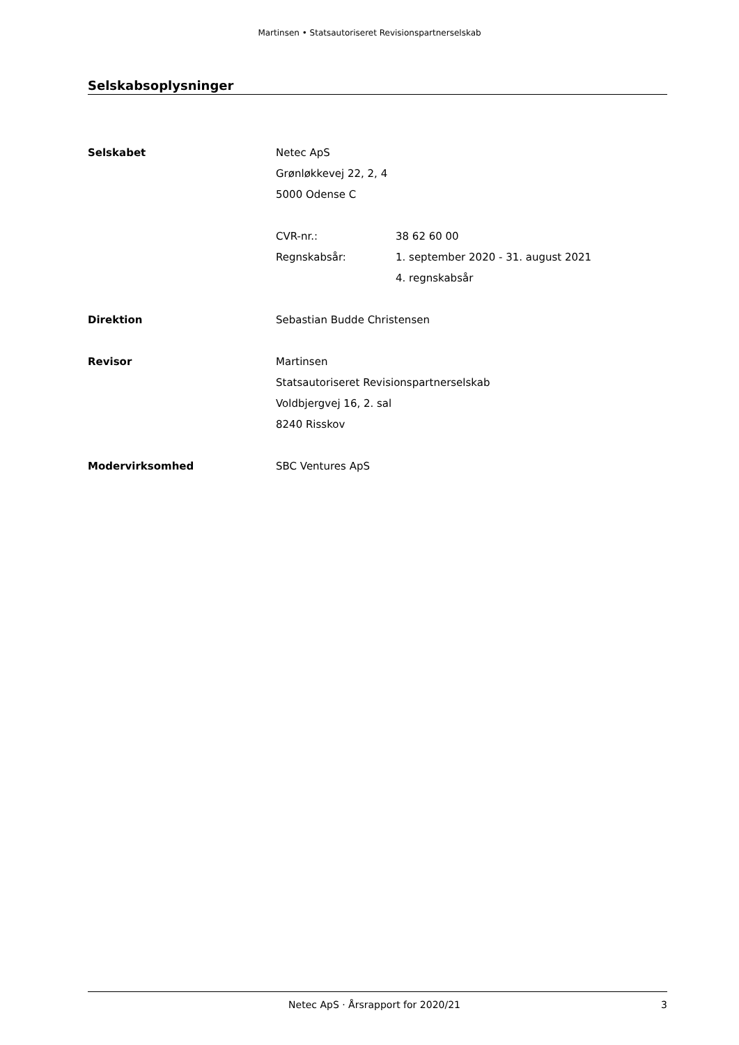Martinsen • Statsautoriseret Revisionspartnerselskab
Selskabsoplysninger
Selskabet Netec ApS
Grønløkkevej 22, 2, 4
5000 Odense C
CVR-nr.: 38 62 60 00
Regnskabsår: 1. september 2020 - 31. august 2021
4. regnskabsår
Direktion Sebastian Budde Christensen
Revisor Martinsen
Statsautoriseret Revisionspartnerselskab
Voldbjergvej 16, 2. sal
8240 Risskov
Modervirksomhed SBC Ventures ApS
Netec ApS · Årsrapport for 2020/21
3